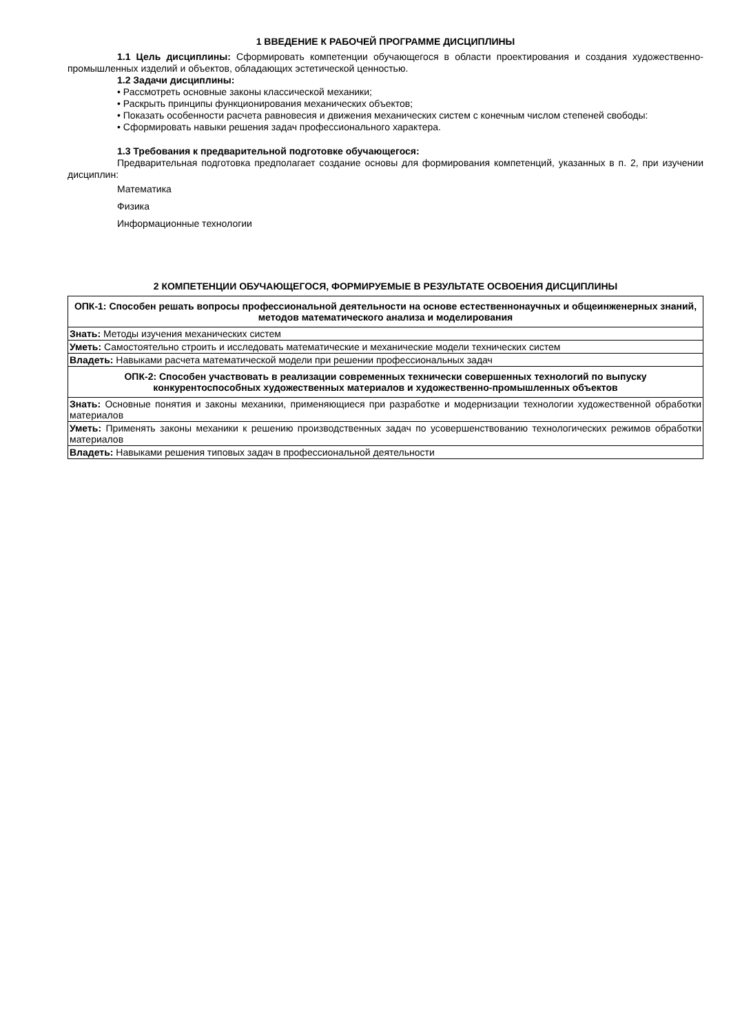1 ВВЕДЕНИЕ К РАБОЧЕЙ ПРОГРАММЕ ДИСЦИПЛИНЫ
1.1 Цель дисциплины: Сформировать компетенции обучающегося в области проектирования и создания художественно-промышленных изделий и объектов, обладающих эстетической ценностью.
1.2 Задачи дисциплины:
• Рассмотреть основные законы классической механики;
• Раскрыть принципы функционирования механических объектов;
• Показать особенности расчета равновесия и движения механических систем с конечным числом степеней свободы:
• Сформировать навыки решения задач профессионального характера.
1.3 Требования к предварительной подготовке обучающегося:
Предварительная подготовка предполагает создание основы для формирования компетенций, указанных в п. 2, при изучении дисциплин:
Математика
Физика
Информационные технологии
2 КОМПЕТЕНЦИИ ОБУЧАЮЩЕГОСЯ, ФОРМИРУЕМЫЕ В РЕЗУЛЬТАТЕ ОСВОЕНИЯ ДИСЦИПЛИНЫ
| ОПК-1: Способен решать вопросы профессиональной деятельности на основе естественнонаучных и общеинженерных знаний, методов математического анализа и моделирования |
| Знать: Методы изучения механических систем |
| Уметь: Самостоятельно строить и исследовать математические и механические модели технических систем |
| Владеть: Навыками расчета математической модели при решении профессиональных задач |
| ОПК-2: Способен участвовать в реализации современных технически совершенных технологий по выпуску конкурентоспособных художественных материалов и художественно-промышленных объектов |
| Знать: Основные понятия и законы механики, применяющиеся при разработке и модернизации технологии художественной обработки материалов |
| Уметь: Применять законы механики к решению производственных задач по усовершенствованию технологических режимов обработки материалов |
| Владеть: Навыками решения типовых задач в профессиональной деятельности |